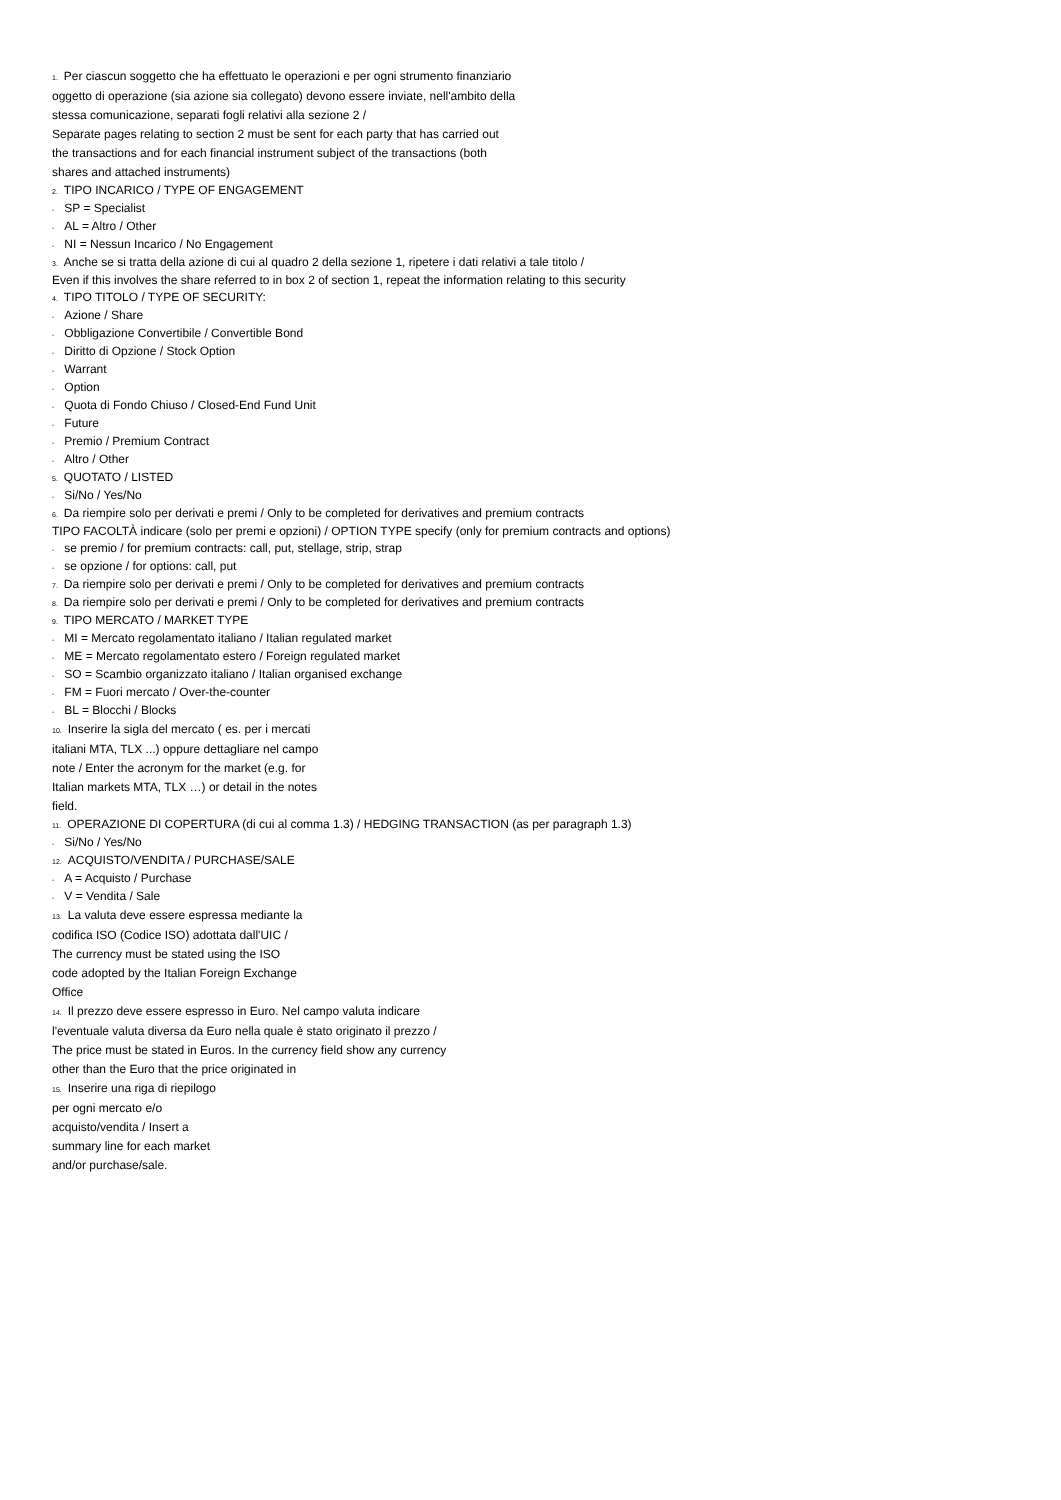1. Per ciascun soggetto che ha effettuato le operazioni e per ogni strumento finanziario
oggetto di operazione (sia azione sia collegato) devono essere inviate, nell'ambito della
stessa comunicazione, separati fogli relativi alla sezione 2 /
Separate pages relating to section 2 must be sent for each party that has carried out
the transactions and for each financial instrument subject of the transactions (both
shares and attached instruments)
2. TIPO INCARICO / TYPE OF ENGAGEMENT
- SP = Specialist
- AL = Altro / Other
- NI = Nessun Incarico / No Engagement
3. Anche se si tratta della azione di cui al quadro 2 della sezione 1, ripetere i dati relativi a tale titolo /
Even if this involves the share referred to in box 2 of section 1, repeat the information relating to this security
4. TIPO TITOLO / TYPE OF SECURITY:
- Azione / Share
- Obbligazione Convertibile / Convertible Bond
- Diritto di Opzione / Stock Option
- Warrant
- Option
- Quota di Fondo Chiuso / Closed-End Fund Unit
- Future
- Premio / Premium Contract
- Altro / Other
5. QUOTATO / LISTED
- Si/No / Yes/No
6. Da riempire solo per derivati e premi / Only to be completed for derivatives and premium contracts
TIPO FACOLTÀ indicare (solo per premi e opzioni) / OPTION TYPE specify (only for premium contracts and options)
- se premio / for premium contracts: call, put, stellage, strip, strap
- se opzione / for options: call, put
7. Da riempire solo per derivati e premi / Only to be completed for derivatives and premium contracts
8. Da riempire solo per derivati e premi / Only to be completed for derivatives and premium contracts
9. TIPO MERCATO / MARKET TYPE
- MI = Mercato regolamentato italiano / Italian regulated market
- ME = Mercato regolamentato estero / Foreign regulated market
- SO = Scambio organizzato italiano / Italian organised exchange
- FM = Fuori mercato / Over-the-counter
- BL = Blocchi / Blocks
10. Inserire la sigla del mercato ( es. per i mercati
italiani MTA, TLX ...) oppure dettagliare nel campo
note / Enter the acronym for the market (e.g. for
Italian markets MTA, TLX …) or detail in the notes
field.
11. OPERAZIONE DI COPERTURA (di cui al comma 1.3) / HEDGING TRANSACTION (as per paragraph 1.3)
- Si/No / Yes/No
12. ACQUISTO/VENDITA / PURCHASE/SALE
- A = Acquisto / Purchase
- V = Vendita / Sale
13. La valuta deve essere espressa mediante la
codifica ISO (Codice ISO) adottata dall'UIC /
The currency must be stated using the ISO
code adopted by the Italian Foreign Exchange
Office
14. Il prezzo deve essere espresso in Euro. Nel campo valuta indicare
l'eventuale valuta diversa da Euro nella quale è stato originato il prezzo /
The price must be stated in Euros. In the currency field show any currency
other than the Euro that the price originated in
15. Inserire una riga di riepilogo
per ogni mercato e/o
acquisto/vendita / Insert a
summary line for each market
and/or purchase/sale.